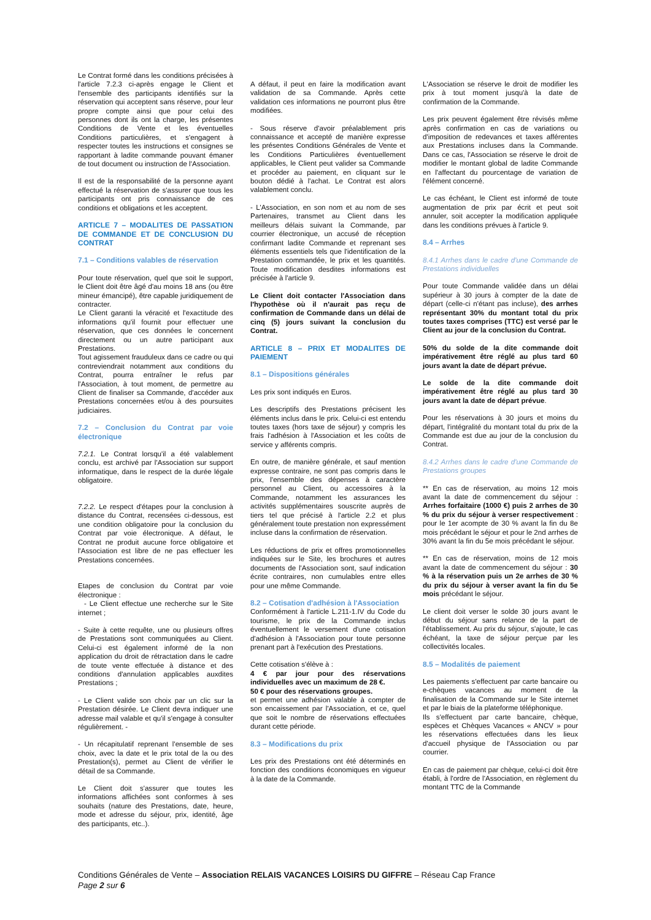Le Contrat formé dans les conditions précisées à l'article 7.2.3 ci-après engage le Client et l'ensemble des participants identifiés sur la réservation qui acceptent sans réserve, pour leur propre compte ainsi que pour celui des personnes dont ils ont la charge, les présentes Conditions de Vente et les éventuelles Conditions particulières, et s'engagent à respecter toutes les instructions et consignes se rapportant à ladite commande pouvant émaner de tout document ou instruction de l'Association.
Il est de la responsabilité de la personne ayant effectué la réservation de s'assurer que tous les participants ont pris connaissance de ces conditions et obligations et les acceptent.
ARTICLE 7 – MODALITES DE PASSATION DE COMMANDE ET DE CONCLUSION DU CONTRAT
7.1 – Conditions valables de réservation
Pour toute réservation, quel que soit le support, le Client doit être âgé d'au moins 18 ans (ou être mineur émancipé), être capable juridiquement de contracter.
Le Client garanti la véracité et l'exactitude des informations qu'il fournit pour effectuer une réservation, que ces données le concernent directement ou un autre participant aux Prestations.
Tout agissement frauduleux dans ce cadre ou qui contreviendrait notamment aux conditions du Contrat, pourra entraîner le refus par l'Association, à tout moment, de permettre au Client de finaliser sa Commande, d'accéder aux Prestations concernées et/ou à des poursuites judiciaires.
7.2 – Conclusion du Contrat par voie électronique
7.2.1. Le Contrat lorsqu'il a été valablement conclu, est archivé par l'Association sur support informatique, dans le respect de la durée légale obligatoire.
7.2.2. Le respect d'étapes pour la conclusion à distance du Contrat, recensées ci-dessous, est une condition obligatoire pour la conclusion du Contrat par voie électronique. A défaut, le Contrat ne produit aucune force obligatoire et l'Association est libre de ne pas effectuer les Prestations concernées.
Etapes de conclusion du Contrat par voie électronique :
- Le Client effectue une recherche sur le Site internet ;
- Suite à cette requête, une ou plusieurs offres de Prestations sont communiquées au Client. Celui-ci est également informé de la non application du droit de rétractation dans le cadre de toute vente effectuée à distance et des conditions d'annulation applicables auxdites Prestations ;
- Le Client valide son choix par un clic sur la Prestation désirée. Le Client devra indiquer une adresse mail valable et qu'il s'engage à consulter régulièrement. -
- Un récapitulatif reprenant l'ensemble de ses choix, avec la date et le prix total de la ou des Prestation(s), permet au Client de vérifier le détail de sa Commande.
Le Client doit s'assurer que toutes les informations affichées sont conformes à ses souhaits (nature des Prestations, date, heure, mode et adresse du séjour, prix, identité, âge des participants, etc..).
A défaut, il peut en faire la modification avant validation de sa Commande. Après cette validation ces informations ne pourront plus être modifiées.
- Sous réserve d'avoir préalablement pris connaissance et accepté de manière expresse les présentes Conditions Générales de Vente et les Conditions Particulières éventuellement applicables, le Client peut valider sa Commande et procéder au paiement, en cliquant sur le bouton dédié à l'achat. Le Contrat est alors valablement conclu.
- L'Association, en son nom et au nom de ses Partenaires, transmet au Client dans les meilleurs délais suivant la Commande, par courrier électronique, un accusé de réception confirmant ladite Commande et reprenant ses éléments essentiels tels que l'identification de la Prestation commandée, le prix et les quantités. Toute modification desdites informations est précisée à l'article 9.
Le Client doit contacter l'Association dans l'hypothèse où il n'aurait pas reçu de confirmation de Commande dans un délai de cinq (5) jours suivant la conclusion du Contrat.
ARTICLE 8 – PRIX ET MODALITES DE PAIEMENT
8.1 – Dispositions générales
Les prix sont indiqués en Euros.
Les descriptifs des Prestations précisent les éléments inclus dans le prix. Celui-ci est entendu toutes taxes (hors taxe de séjour) y compris les frais l'adhésion à l'Association et les coûts de service y afférents compris.
En outre, de manière générale, et sauf mention expresse contraire, ne sont pas compris dans le prix, l'ensemble des dépenses à caractère personnel au Client, ou accessoires à la Commande, notamment les assurances les activités supplémentaires souscrite auprès de tiers tel que précisé à l'article 2.2 et plus généralement toute prestation non expressément incluse dans la confirmation de réservation.
Les réductions de prix et offres promotionnelles indiquées sur le Site, les brochures et autres documents de l'Association sont, sauf indication écrite contraires, non cumulables entre elles pour une même Commande.
8.2 – Cotisation d'adhésion à l'Association
Conformément à l'article L.211-1.IV du Code du tourisme, le prix de la Commande inclus éventuellement le versement d'une cotisation d'adhésion à l'Association pour toute personne prenant part à l'exécution des Prestations.
Cette cotisation s'élève à :
4 € par jour pour des réservations individuelles avec un maximum de 28 €.
50 € pour des réservations groupes.
et permet une adhésion valable à compter de son encaissement par l'Association, et ce, quel que soit le nombre de réservations effectuées durant cette période.
8.3 – Modifications du prix
Les prix des Prestations ont été déterminés en fonction des conditions économiques en vigueur à la date de la Commande.
L'Association se réserve le droit de modifier les prix à tout moment jusqu'à la date de confirmation de la Commande.
Les prix peuvent également être révisés même après confirmation en cas de variations ou d'imposition de redevances et taxes afférentes aux Prestations incluses dans la Commande. Dans ce cas, l'Association se réserve le droit de modifier le montant global de ladite Commande en l'affectant du pourcentage de variation de l'élément concerné.
Le cas échéant, le Client est informé de toute augmentation de prix par écrit et peut soit annuler, soit accepter la modification appliquée dans les conditions prévues à l'article 9.
8.4 – Arrhes
8.4.1 Arrhes dans le cadre d'une Commande de Prestations individuelles
Pour toute Commande validée dans un délai supérieur à 30 jours à compter de la date de départ (celle-ci n'étant pas incluse), des arrhes représentant 30% du montant total du prix toutes taxes comprises (TTC) est versé par le Client au jour de la conclusion du Contrat.
50% du solde de la dite commande doit impérativement être réglé au plus tard 60 jours avant la date de départ prévue.
Le solde de la dite commande doit impérativement être réglé au plus tard 30 jours avant la date de départ prévue.
Pour les réservations à 30 jours et moins du départ, l'intégralité du montant total du prix de la Commande est due au jour de la conclusion du Contrat.
8.4.2 Arrhes dans le cadre d'une Commande de Prestations groupes
** En cas de réservation, au moins 12 mois avant la date de commencement du séjour : Arrhes forfaitaire (1000 €) puis 2 arrhes de 30 % du prix du séjour à verser respectivement : pour le 1er acompte de 30 % avant la fin du 8e mois précédant le séjour et pour le 2nd arrhes de 30% avant la fin du 5e mois précédant le séjour.
** En cas de réservation, moins de 12 mois avant la date de commencement du séjour : 30 % à la réservation puis un 2e arrhes de 30 % du prix du séjour à verser avant la fin du 5e mois précédant le séjour.
Le client doit verser le solde 30 jours avant le début du séjour sans relance de la part de l'établissement. Au prix du séjour, s'ajoute, le cas échéant, la taxe de séjour perçue par les collectivités locales.
8.5 – Modalités de paiement
Les paiements s'effectuent par carte bancaire ou e-chèques vacances au moment de la finalisation de la Commande sur le Site internet et par le biais de la plateforme téléphonique.
Ils s'effectuent par carte bancaire, chèque, espèces et Chèques Vacances « ANCV » pour les réservations effectuées dans les lieux d'accueil physique de l'Association ou par courrier.
En cas de paiement par chèque, celui-ci doit être établi, à l'ordre de l'Association, en règlement du montant TTC de la Commande
Conditions Générales de Vente – Association RELAIS VACANCES LOISIRS DU GIFFRE – Réseau Cap France
Page 2 sur 6